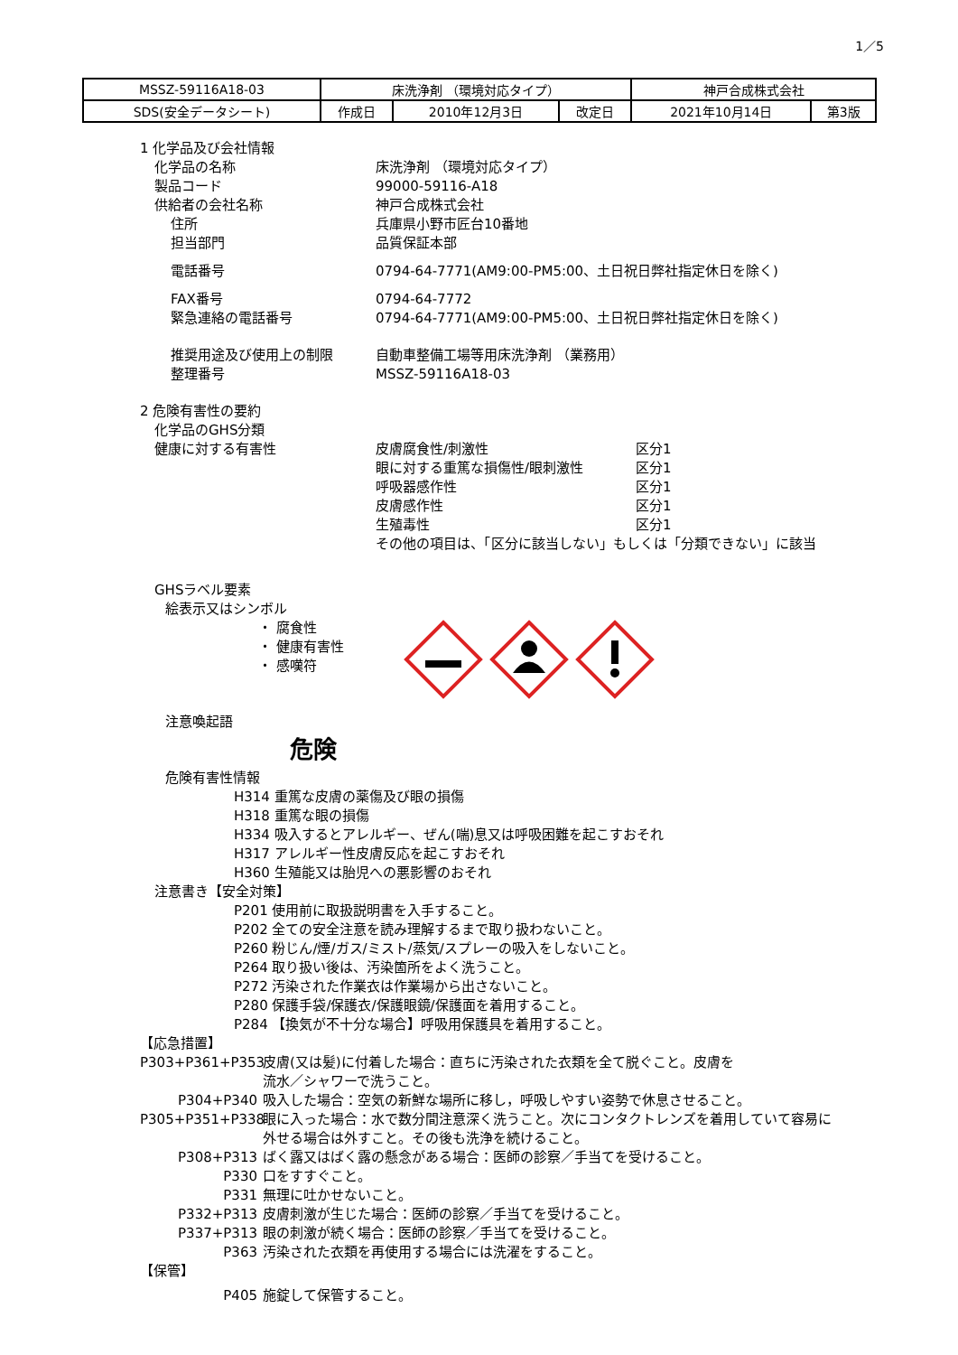1／5
| MSSZ-59116A18-03 | 床洗浄剤 （環境対応タイプ） | | | 神戸合成株式会社 | |
| SDS(安全データシート) | 作成日 | 2010年12月3日 | 改定日 | 2021年10月14日 | 第3版 |
1 化学品及び会社情報
化学品の名称 床洗浄剤 （環境対応タイプ）
製品コード 99000-59116-A18
供給者の会社名称 神戸合成株式会社
住所 兵庫県小野市匠台10番地
担当部門 品質保証本部
電話番号 0794-64-7771(AM9:00-PM5:00、土日祝日弊社指定休日を除く)
FAX番号 0794-64-7772
緊急連絡の電話番号 0794-64-7771(AM9:00-PM5:00、土日祝日弊社指定休日を除く)
推奨用途及び使用上の制限 自動車整備工場等用床洗浄剤 （業務用）
整理番号 MSSZ-59116A18-03
2 危険有害性の要約
化学品のGHS分類
健康に対する有害性 皮膚腐食性/刺激性 区分1
眼に対する重篤な損傷性/眼刺激性 区分1
呼吸器感作性 区分1
皮膚感作性 区分1
生殖毒性 区分1
その他の項目は、「区分に該当しない」もしくは「分類できない」に該当
GHSラベル要素
絵表示又はシンボル
・ 腐食性
・ 健康有害性
・ 感嘆符
注意喚起語
危険
危険有害性情報
H314 重篤な皮膚の薬傷及び眼の損傷
H318 重篤な眼の損傷
H334 吸入するとアレルギー、ぜん(喘)息又は呼吸困難を起こすおそれ
H317 アレルギー性皮膚反応を起こすおそれ
H360 生殖能又は胎児への悪影響のおそれ
注意書き【安全対策】
P201 使用前に取扱説明書を入手すること。
P202 全ての安全注意を読み理解するまで取り扱わないこと。
P260 粉じん/煙/ガス/ミスト/蒸気/スプレーの吸入をしないこと。
P264 取り扱い後は、汚染箇所をよく洗うこと。
P272 汚染された作業衣は作業場から出さないこと。
P280 保護手袋/保護衣/保護眼鏡/保護面を着用すること。
P284 【換気が不十分な場合】呼吸用保護具を着用すること。
【応急措置】
P303+P361+P353 皮膚(又は髪)に付着した場合：直ちに汚染された衣類を全て脱ぐこと。皮膚を
流水／シャワーで洗うこと。
P304+P340 吸入した場合：空気の新鮮な場所に移し，呼吸しやすい姿勢で休息させること。
P305+P351+P338 眼に入った場合：水で数分間注意深く洗うこと。次にコンタクトレンズを着用していて容易に
外せる場合は外すこと。その後も洗浄を続けること。
P308+P313 ばく露又はばく露の懸念がある場合：医師の診察／手当てを受けること。
P330 口をすすぐこと。
P331 無理に吐かせないこと。
P332+P313 皮膚刺激が生じた場合：医師の診察／手当てを受けること。
P337+P313 眼の刺激が続く場合：医師の診察／手当てを受けること。
P363 汚染された衣類を再使用する場合には洗濯をすること。
【保管】
P405 施錠して保管すること。